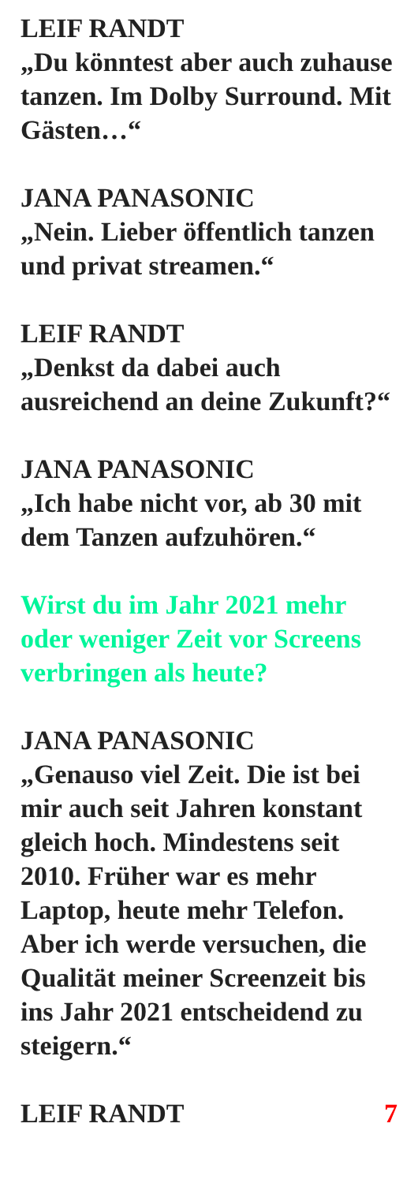LEIF RANDT
„Du könntest aber auch zuhause tanzen. Im Dolby Surround. Mit Gästen…“
JANA PANASONIC
„Nein. Lieber öffentlich tanzen und privat streamen.“
LEIF RANDT
„Denkst da dabei auch ausreichend an deine Zukunft?“
JANA PANASONIC
„Ich habe nicht vor, ab 30 mit dem Tanzen aufzuhören.“
Wirst du im Jahr 2021 mehr oder weniger Zeit vor Screens verbringen als heute?
JANA PANASONIC
„Genauso viel Zeit. Die ist bei mir auch seit Jahren konstant gleich hoch. Mindestens seit 2010. Früher war es mehr Laptop, heute mehr Telefon. Aber ich werde versuchen, die Qualität meiner Screenzeit bis ins Jahr 2021 entscheidend zu steigern.“
LEIF RANDT 7